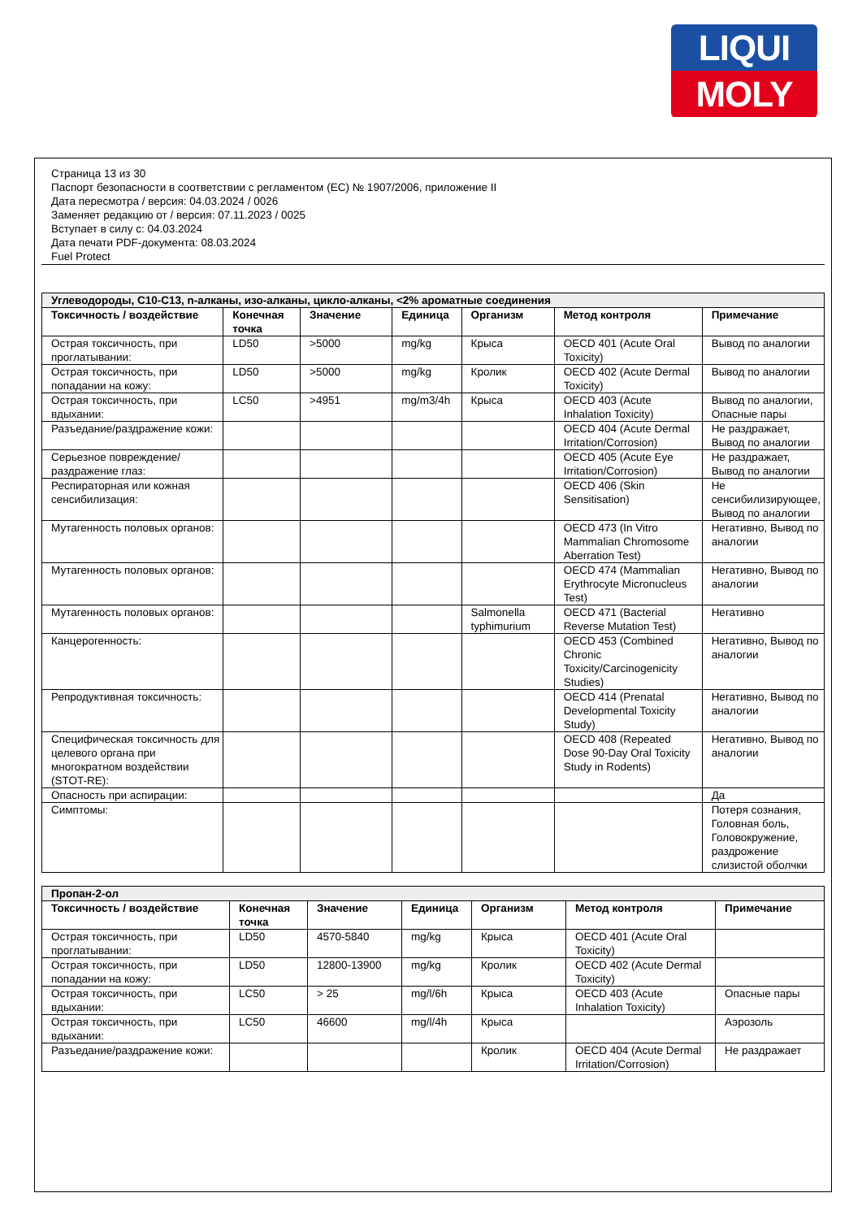LIQUI
MOLY
Страница 13 из 30
Паспорт безопасности в соответствии с регламентом (ЕС) № 1907/2006, приложение II
Дата пересмотра / версия: 04.03.2024 / 0026
Заменяет редакцию от / версия: 07.11.2023 / 0025
Вступает в силу с: 04.03.2024
Дата печати PDF-документа: 08.03.2024
Fuel Protect
| Углеводороды, C10-C13, n-алканы, изо-алканы, цикло-алканы, <2% ароматные соединения | | | | | | |
| Токсичность / воздействие | Конечная точка | Значение | Единица | Организм | Метод контроля | Примечание |
| Острая токсичность, при проглатывании: | LD50 | >5000 | mg/kg | Крыса | OECD 401 (Acute Oral Toxicity) | Вывод по аналогии |
| Острая токсичность, при попадании на кожу: | LD50 | >5000 | mg/kg | Кролик | OECD 402 (Acute Dermal Toxicity) | Вывод по аналогии |
| Острая токсичность, при вдыхании: | LC50 | >4951 | mg/m3/4h | Крыса | OECD 403 (Acute Inhalation Toxicity) | Вывод по аналогии, Опасные пары |
| Разъедание/раздражение кожи: | | | | | OECD 404 (Acute Dermal Irritation/Corrosion) | Не раздражает, Вывод по аналогии |
| Серьезное повреждение/раздражение глаз: | | | | | OECD 405 (Acute Eye Irritation/Corrosion) | Не раздражает, Вывод по аналогии |
| Респираторная или кожная сенсибилизация: | | | | | OECD 406 (Skin Sensitisation) | Не сенсибилизирующее, Вывод по аналогии |
| Мутагенность половых органов: | | | | | OECD 473 (In Vitro Mammalian Chromosome Aberration Test) | Негативно, Вывод по аналогии |
| Мутагенность половых органов: | | | | | OECD 474 (Mammalian Erythrocyte Micronucleus Test) | Негативно, Вывод по аналогии |
| Мутагенность половых органов: | | | | Salmonella typhimurium | OECD 471 (Bacterial Reverse Mutation Test) | Негативно |
| Канцерогенность: | | | | | OECD 453 (Combined Chronic Toxicity/Carcinogenicity Studies) | Негативно, Вывод по аналогии |
| Репродуктивная токсичность: | | | | | OECD 414 (Prenatal Developmental Toxicity Study) | Негативно, Вывод по аналогии |
| Специфическая токсичность для целевого органа при многократном воздействии (STOT-RE): | | | | | OECD 408 (Repeated Dose 90-Day Oral Toxicity Study in Rodents) | Негативно, Вывод по аналогии |
| Опасность при аспирации: | | | | | | Да |
| Симптомы: | | | | | | Потеря сознания, Головная боль, Головокружение, раздрожение слизистой оболчки |
| Пропан-2-ол | | | | | | |
| Токсичность / воздействие | Конечная точка | Значение | Единица | Организм | Метод контроля | Примечание |
| Острая токсичность, при проглатывании: | LD50 | 4570-5840 | mg/kg | Крыса | OECD 401 (Acute Oral Toxicity) | |
| Острая токсичность, при попадании на кожу: | LD50 | 12800-13900 | mg/kg | Кролик | OECD 402 (Acute Dermal Toxicity) | |
| Острая токсичность, при вдыхании: | LC50 | > 25 | mg/l/6h | Крыса | OECD 403 (Acute Inhalation Toxicity) | Опасные пары |
| Острая токсичность, при вдыхании: | LC50 | 46600 | mg/l/4h | Крыса | | Аэрозоль |
| Разъедание/раздражение кожи: | | | | Кролик | OECD 404 (Acute Dermal Irritation/Corrosion) | Не раздражает |